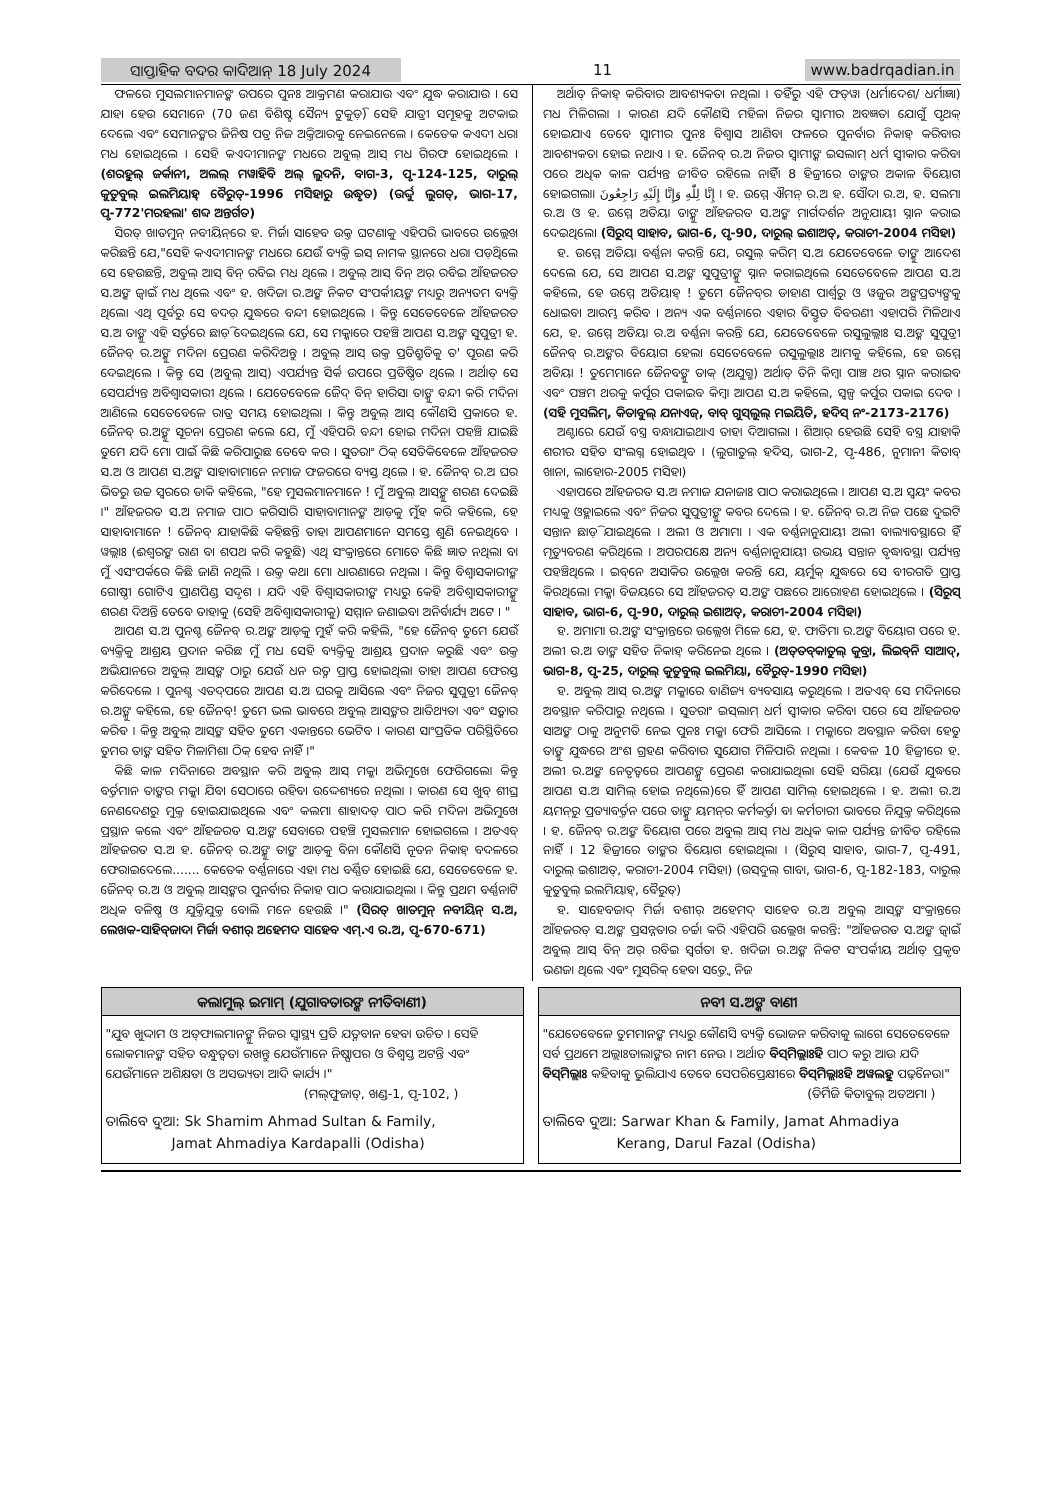ସାପ୍ତାହିକ ବଦର କାଦିଆନ୍ 18 July 2024 11 www.badrqadian.in
ଫଳରେ ମୁସଲମାନମାନଙ୍କ ଉପରେ ପୁନଃ ଆକ୍ରମଣ କରାଯାଉ ଏବଂ ଯୁଦ୍ଧ କରାଯାଉ । ସେ ଯାହା ହେଉ ସେମାନେ (70 ଜଣ ବିଶିଷ୍ଟ ସୈନ୍ୟ ଟୁକୁଡ଼ି) ସେହି ଯାତ୍ରୀ ସମୂହକୁ ଅଟକାଇ ଦେଲେ ଏବଂ ସେମାନଙ୍କର ଜିନିଷ ପତ୍ର ନିଜ ଅକ୍ତିଆରକୁ ନେଇନେଲେ । କେତେକ କଏଦୀ ଧରା ମଧ ହୋଇଥିଲେ । ସେହି କଏଦୀମାନଙ୍କ ମଧରେ ଅବୁଲ୍ ଆସ୍ ମଧ ଗିରଫ ହୋଇଥିଲେ । (ଶରହୁଲ୍ ଜର୍କାନୀ, ଅଲଲ୍ ମୱାହିବି ଅଲ୍ ଲୁଦନି, ବାଗ-3, ପୃ-124-125, ଦାରୁଲ୍ କୁତୁବୁଲ୍ ଇଲମିୟାହ୍ ବୈରୁତ୍-1996 ମସିହାରୁ ଉଦ୍ଧୃତ) (ଉର୍ଦ୍ଦୁ ଲୁଗତ୍, ଭାଗ-17, ପୃ-772'ମରହଲା' ଶବ୍ଦ ଅନ୍ତର୍ଗତ)
ସିରତ୍ ଖାତମୁନ୍ ନବୀୟିନ୍‌ରେ ହ. ମିର୍ଜା ସାହେବ ଉକ୍ତ ଘଟଣାକୁ ଏହିପରି ଭାବରେ ଉଲ୍ଲେଖ କରିଛନ୍ତି ଯେ,"ସେହି କଏଦୀମାନଙ୍କ ମଧରେ ଯେଉଁ ବ୍ୟକ୍ତି ଇସ୍ ନାମକ ସ୍ଥାନରେ ଧରା ପଡ଼ିଥିଲେ ସେ ହେଉଛନ୍ତି, ଅବୁଲ୍ ଆସ୍ ବିନ୍ ରବିଇ ମଧ ଥିଲେ । ଅବୁଲ୍ ଆସ୍ ବିନ୍ ଅର୍ ରବିଇ ଆଁହଜରତ ସ.ଅଙ୍କ ଜ୍ୱାଇଁ ମଧ ଥିଲେ ଏବଂ ହ. ଖଦିଜା ର.ଅଙ୍କ ନିକଟ ସଂପର୍କୀୟଙ୍କ ମଧ୍ୟରୁ ଅନ୍ୟତମ ବ୍ୟକ୍ତି ଥିଲେ। ଏଥି ପୂର୍ବରୁ ସେ ବଦର୍ ଯୁଦ୍ଧରେ ବନ୍ଦୀ ହୋଇଥିଲେ । କିନ୍ତୁ ସେତେବେଳେ ଆଁହଜରତ ସ.ଅ ତାଙ୍କୁ ଏହି ସର୍ତ୍ତରେ ଛାଡ଼ି ଦେଇଥିଲେ ଯେ, ସେ ମକ୍କାରେ ପହଞ୍ଚି ଆପଣ ସ.ଅଙ୍କ ସୁପୁତ୍ରୀ ହ. ଜୈନବ୍ ର.ଅଙ୍କୁ ମଦିନା ପ୍ରେରଣ କରିଦିଅନ୍ତୁ । ଅବୁଲ୍ ଆସ୍ ଉକ୍ତ ପ୍ରତିଶ୍ରୁତିକୁ ତ' ପୂରଣ କରି ଦେଇଥିଲେ । କିନ୍ତୁ ସେ (ଅବୁଲ୍ ଆସ୍) ଏପର୍ଯ୍ୟନ୍ତ ସିର୍କ ଉପରେ ପ୍ରତିଷ୍ଠିତ ଥିଲେ । ଅର୍ଥାତ୍ ସେ ସେପର୍ଯ୍ୟନ୍ତ ଅବିଶ୍ୱାସକାରୀ ଥିଲେ । ଯେତେବେଳେ ଜୈଦ୍ ବିନ୍ ହାରିସା ତାଙ୍କୁ ବନ୍ଦୀ କରି ମଦିନା ଆଣିଲେ ସେତେବେଳେ ରାତ୍ର ସମୟ ହୋଇଥିଲା । କିନ୍ତୁ ଅବୁଲ୍ ଆସ୍ କୌଣସି ପ୍ରକାରେ ହ. ଜୈନବ୍ ର.ଅଙ୍କୁ ସୂଚନା ପ୍ରେରଣ କଲେ ଯେ, ମୁଁ ଏହିପରି ବନ୍ଦୀ ହୋଇ ମଦିନା ପହଞ୍ଚି ଯାଇଛି ତୁମେ ଯଦି ମୋ ପାଇଁ କିଛି କରିପାରୁଛ ତେବେ କର । ସୁତରାଂ ଠିକ୍ ସେତିକିବେଳେ ଆଁହଜରତ ସ.ଅ ଓ ଆପଣ ସ.ଅଙ୍କ ସାହାବାମାନେ ନମାଜ ଫଜରରେ ବ୍ୟସ୍ତ ଥିଲେ । ହ. ଜୈନବ୍ ର.ଅ ଘର ଭିତରୁ ଉଚ୍ଚ ସ୍ୱରରେ ଡାକି କହିଲେ, "ହେ ମୁସଲମାନମାନେ ! ମୁଁ ଅବୁଲ୍ ଆସ୍‌ଙ୍କୁ ଶରଣ ଦେଇଛି ।" ଆଁହଜରତ ସ.ଅ ନମାଜ ପାଠ କରିସାରି ସାହାବାମାନଙ୍କ ଆଡ଼କୁ ମୁଁହ କରି କହିଲେ, ହେ ସାହାବାମାନେ ! ଜୈନବ୍ ଯାହାକିଛି କହିଛନ୍ତି ତାହା ଆପଣମାନେ ସମସ୍ତେ ଶୁଣି ନେଇଥିବେ । ୱଲ୍ଲାଃ (ଈଶ୍ୱରଙ୍କ ରାଣ ବା ଶପଥ କରି କହୁଛି) ଏଥି ସଂକ୍ରାନ୍ତରେ ମୋତେ କିଛି ଜ୍ଞାତ ନଥିଲା ବା ମୁଁ ଏସଂପର୍କରେ କିଛି ଜାଣି ନଥିଲି । ଉକ୍ତ କଥା ମୋ ଧାରଣାରେ ନଥିଲା । କିନ୍ତୁ ବିଶ୍ୱାସକାରୀଙ୍କ ଗୋଷ୍ଠୀ ଗୋଟିଏ ପ୍ରାଣପିଣ୍ଡ ସଦୃଶ । ଯଦି ଏହି ବିଶ୍ୱାସକାରୀଙ୍କ ମଧ୍ୟରୁ କେହି ଅବିଶ୍ୱାସକାରୀଙ୍କୁ ଶରଣ ଦିଅନ୍ତି ତେବେ ତାହାକୁ (ସେହି ଅବିଶ୍ୱାସକାରୀକୁ) ସମ୍ମାନ ଜଣାଇବା ଅନିର୍ବାର୍ଯ୍ୟ ଅଟେ । "
ଆପଣ ସ.ଅ ପୁନଶ୍ଚ ଜୈନବ୍ ର.ଅଙ୍କ ଆଡ଼କୁ ମୁହଁ କରି କହିଲି, "ହେ ଜୈନବ୍ ତୁମେ ଯେଉଁ ବ୍ୟକ୍ତିକୁ ଆଶ୍ରୟ ପ୍ରଦାନ କରିଛ ମୁଁ ମଧ ସେହି ବ୍ୟକ୍ତିକୁ ଆଶ୍ରୟ ପ୍ରଦାନ କରୁଛି ଏବଂ ଉକ୍ତ ଅଭିଯାନରେ ଅବୁଲ୍ ଆସ୍‌ଙ୍କ ଠାରୁ ଯେଉଁ ଧନ ରତ୍ନ ପ୍ରାପ୍ତ ହୋଇଥିଲା ତାହା ଆପଣ ଫେରସ୍ତ କରିଦେଲେ । ପୁନଶ୍ଚ ଏତଦ୍‌ପରେ ଆପଣ ସ.ଅ ଘରକୁ ଆସିଲେ ଏବଂ ନିଜର ସୁପୁତ୍ରୀ ଜୈନବ୍ ର.ଅଙ୍କୁ କହିଲେ, ହେ ଜୈନବ୍! ତୁମେ ଭଲ ଭାବରେ ଅବୁଲ୍ ଆସ୍‌ଙ୍କର ଆତିଥ୍ୟତା ଏବଂ ସତ୍କାର କରିବ । କିନ୍ତୁ ଅବୁଲ୍ ଆସ୍‌ଙ୍କ ସହିତ ତୁମେ ଏକାନ୍ତରେ ଭେଟିବ । କାରଣ ସାଂପ୍ରତିକ ପରିସ୍ଥିତିରେ ତୁମର ତାଙ୍କ ସହିତ ମିଳାମିଶା ଠିକ୍ ହେବ ନାହିଁ ।"
କିଛି କାଳ ମଦିନାରେ ଅବସ୍ଥାନ କରି ଅବୁଲ୍ ଆସ୍ ମକ୍କା ଅଭିମୁଖେ ଫେରିଗଲେ। କିନ୍ତୁ ବର୍ତ୍ତମାନ ତାଙ୍କର ମକ୍କା ଯିବା ସେଠାରେ ରହିବା ଉଦ୍ଦେଶ୍ୟରେ ନଥିଲା । କାରଣ ସେ ଖୁବ୍ ଶୀଘ୍ର ନେଣଦେଣରୁ ମୁକ୍ତ ହୋଇଯାଇଥିଲେ ଏବଂ କଲମା ଶାହାଦତ୍ ପାଠ କରି ମଦିନା ଅଭିମୁଖେ ପ୍ରସ୍ଥାନ କଲେ ଏବଂ ଆଁହଜରତ ସ.ଅଙ୍କ ସେବାରେ ପହଞ୍ଚି ମୁସଲମାନ ହୋଇଗଲେ । ଅତଏବ୍ ଆଁହଜରତ ସ.ଅ ହ. ଜୈନବ୍ ର.ଅଙ୍କୁ ତାଙ୍କ ଆଡ଼କୁ ବିନା କୌଣସି ନୂତନ ନିକାହ୍ ବଦଳରେ ଫେରାଇଦେଲେ....... କେତେକ ବର୍ଣ୍ଣନାରେ ଏହା ମଧ ବର୍ଣ୍ଣିତ ହୋଇଛି ଯେ, ସେତେବେଳେ ହ. ଜୈନବ୍ ର.ଅ ଓ ଅବୁଲ୍ ଆସ୍‌ଙ୍କର ପୁନର୍ବାର ନିକାହ ପାଠ କରାଯାଇଥିଲା । କିନ୍ତୁ ପ୍ରଥମ ବର୍ଣ୍ଣନାଟି ଅଧିକ ବଳିଷ୍ଠ ଓ ଯୁକ୍ତିଯୁକ୍ତ ବୋଲି ମନେ ହେଉଛି ।" (ସିରତ୍ ଖାତମୁନ୍ ନବୀୟିନ୍ ସ.ଅ, ଲେଖକ-ସାହିବ୍‌ଜାଦା ମିର୍ଜା ବଶୀର୍ ଅହେମଦ ସାହେବ ଏମ୍.ଏ ର.ଅ, ପୃ-670-671)
ଅର୍ଥାତ୍ ନିକାହ୍ କରିବାର ଆବଶ୍ୟକତା ନଥିଲା । ତହିଁରୁ ଏହି ଫତ୍‌ୱା (ଧର୍ମାଦେଶ/ ଧର୍ମାଜ୍ଞା) ମଧ ମିଳିଗଲା । କାରଣ ଯଦି କୌଣସି ମହିଳା ନିଜର ସ୍ୱାମୀର ଅବଜ୍ଞତା ଯୋଗୁଁ ପୃଥକ୍ ହୋଇଯାଏ ତେବେ ସ୍ୱାମୀର ପୁନଃ ବିଶ୍ୱାସ ଆଣିବା ଫଳରେ ପୁନର୍ବାର ନିକାହ୍ କରିବାର ଆବଶ୍ୟକତା ହୋଇ ନଥାଏ । ହ. ଜୈନବ୍ ର.ଅ ନିଜର ସ୍ୱାମୀଙ୍କ ଇସଲାମ୍ ଧର୍ମ ସ୍ୱୀକାର କରିବା ପରେ ଅଧିକ କାଳ ପର୍ଯ୍ୟନ୍ତ ଜୀବିତ ରହିଲେ ନାହିଁ। 8 ହିଜ୍ରୀରେ ତାଙ୍କର ଅକାଳ ବିୟୋଗ ହୋଇଗଲା। إِنَّا لِلّٰهِ وَإِنَّا إِلَيْهِ رَاجِعُونَ । ହ. ଉମ୍ମେ ଐମନ୍ ର.ଅ ହ. ସୌଦା ର.ଅ, ହ. ସଲମା ର.ଅ ଓ ହ. ଉମ୍ମେ ଅତିୟା ତାଙ୍କୁ ଆଁହଜରତ ସ.ଅଙ୍କ ମାର୍ଗଦର୍ଶନ ଅନୁଯାୟୀ ସ୍ନାନ କରାଇ ଦେଇଥିଲେ। (ସିରୁସ୍ ସାହାବ, ଭାଗ-6, ପୃ-90, ଦାରୁଲ୍ ଇଶାଅତ୍, କରାଚୀ-2004 ମସିହା)
ହ. ଉମ୍ମେ ଅତିୟା ବର୍ଣ୍ଣନା କରନ୍ତି ଯେ, ରସୁଲ୍ କରିମ୍ ସ.ଅ ଯେତେବେଳେ ତାଙ୍କୁ ଆଦେଶ ଦେଲେ ଯେ, ସେ ଆପଣ ସ.ଅଙ୍କ ସୁପୁତ୍ରୀଙ୍କୁ ସ୍ନାନ କରାଇଥିଲେ ସେତେବେଳେ ଆପଣ ସ.ଅ କହିଲେ, ହେ ଉମ୍ମେ ଅତିୟାହ୍ ! ତୁମେ ଜୈନବ୍‌ର ଡାହାଣ ପାର୍ଶ୍ୱରୁ ଓ ୱଜୁର ଅଙ୍ଗପ୍ରତ୍ୟଙ୍ଗକୁ ଧୋଇବା ଆରମ୍ଭ କରିବ । ଅନ୍ୟ ଏକ ବର୍ଣ୍ଣନାରେ ଏହାର ବିସ୍ତୃତ ବିବରଣୀ ଏହାପରି ମିଳିଥାଏ ଯେ, ହ. ଉମ୍ମେ ଅତିୟା ର.ଅ ବର୍ଣ୍ଣନା କରନ୍ତି ଯେ, ଯେତେବେଳେ ରସୁଲୁଲ୍ଲାଃ ସ.ଅଙ୍କ ସୁପୁତ୍ରୀ ଜୈନବ୍ ର.ଅଙ୍କର ବିୟୋଗ ହେଲା ସେତେବେଳେ ରସୁଲୁଲ୍ଲାଃ ଆମକୁ କହିଲେ, ହେ ଉମ୍ମେ ଅତିୟା ! ତୁମେମାନେ ଜୈନବଙ୍କୁ ତାକ୍ (ଅଯୁଗ୍ମ) ଅର୍ଥାତ୍ ତିନି କିମ୍ବା ପାଞ୍ଚ ଥର ସ୍ନାନ କରାଇବ ଏବଂ ପଞ୍ଚମ ଥରକୁ କର୍ପୂର ପକାଇବ କିମ୍ବା ଆପଣ ସ.ଅ କହିଲେ, ସ୍ୱଳ୍ପ କର୍ପୁର ପକାଇ ଦେବ । (ସହି ମୁସଲିମ୍, କିତାବୁଲ୍ ଯନାଏଜ୍, ବାବ୍ ଗୁସ୍‌ଲୁଲ୍ ମଇୟିତି, ହଦିସ୍ ନଂ-2173-2176)
ଅଣ୍ଟାରେ ଯେଉଁ ବସ୍ତ୍ର ବନ୍ଧାଯାଇଥାଏ ତାହା ଦିଆଗଲା । ଶିଆର୍ ହେଉଛି ସେହି ବସ୍ତ୍ର ଯାହାକି ଶରୀର ସହିତ ସଂଲଗ୍ନ ହୋଇଥିବ । (ଲୁଗାତୁଲ୍ ହଦିସ୍, ଭାଗ-2, ପୃ-486, ନୁମାନୀ କିତାବ୍ ଖାନା, ଲାହୋର-2005 ମସିହା)
ଏହାପରେ ଆଁହଜରତ ସ.ଅ ନମାଜ ଯନାଜାଃ ପାଠ କରାଇଥିଲେ । ଆପଣ ସ.ଅ ସ୍ୱୟଂ କବର ମଧ୍ୟକୁ ଓହ୍ଲାଇଲେ ଏବଂ ନିଜର ସୁପୁତ୍ରୀଙ୍କୁ କବର ଦେଲେ । ହ. ଜୈନବ୍ ର.ଅ ନିଜ ପଛେ ଦୁଇଟି ସନ୍ତାନ ଛାଡ଼ି ଯାଇଥିଲେ । ଅଲୀ ଓ ଅମାମା । ଏକ ବର୍ଣ୍ଣନାନୁଯାୟୀ ଅଲୀ ବାଲ୍ୟାବସ୍ଥାରେ ହିଁ ମୃତ୍ୟୁବରଣ କରିଥିଲେ । ଅପରପକ୍ଷେ ଅନ୍ୟ ବର୍ଣ୍ଣନାନୁଯାୟୀ ଉଭୟ ସନ୍ତାନ ବୃଦ୍ଧାବସ୍ଥା ପର୍ଯ୍ୟନ୍ତ ପହଞ୍ଚିଥିଲେ । ଇବ୍‌ନେ ଅସାକିର ଉଲ୍ଲେଖ କରନ୍ତି ଯେ, ୟର୍ମୁକ୍ ଯୁଦ୍ଧରେ ସେ ବୀରଗତି ପ୍ରାପ୍ତ କିରଥିଲେ। ମକ୍କା ବିଜୟରେ ସେ ଆଁହଜରତ୍ ସ.ଅଙ୍କ ପଛରେ ଆରୋହଣ ହୋଇଥିଲେ । (ସିରୁସ୍ ସାହାବ, ଭାଗ-6, ପୃ-90, ଦାରୁଲ୍ ଇଶାଅତ୍, କରାଚୀ-2004 ମସିହା)
ହ. ଅମାମା ର.ଅଙ୍କ ସଂକ୍ରାନ୍ତରେ ଉଲ୍ଲେଖ ମିଳେ ଯେ, ହ. ଫାତିମା ର.ଅଙ୍କ ବିୟୋଗ ପରେ ହ. ଅଲୀ ର.ଅ ତାଙ୍କ ସହିତ ନିକାହ୍ କରିନେଇ ଥିଲେ । (ଅତ୍‌ତବ୍‌କାତୁଲ୍ କୁବ୍ରା, ଲିଇବ୍‌ନି ସାଆଦ୍, ଭାଗ-8, ପୃ-25, ଦାରୁଲ୍ କୁତୁବୁଲ୍ ଇଲମିୟା, ବୈରୁତ୍-1990 ମସିହା)
ହ. ଅବୁଲ୍ ଆସ୍ ର.ଅଙ୍କ ମକ୍କାରେ ବାଣିଜ୍ୟ ବ୍ୟବସାୟ କରୁଥିଲେ । ଅତଏବ୍ ସେ ମଦିନାରେ ଅବସ୍ଥାନ କରିପାରୁ ନଥିଲେ । ସୁତରାଂ ଇସ୍‌ଲାମ୍ ଧର୍ମ ସ୍ୱୀକାର କରିବା ପରେ ସେ ଆଁହଜରତ ସାଅଙ୍କ ଠାକୁ ଅନୁମତି ନେଇ ପୁନଃ ମକ୍କା ଫେରି ଆସିଲେ । ମକ୍କାରେ ଅବସ୍ଥାନ କରିବା ହେତୁ ତାଙ୍କୁ ଯୁଦ୍ଧରେ ଅଂଶ ଗ୍ରହଣ କରିବାର ସୁଯୋଗ ମିଳିପାରି ନଥିଲା । କେବଳ 10 ହିଜ୍ରୀରେ ହ. ଅଲୀ ର.ଅଙ୍କ ନେତୃତ୍ୱରେ ଆପଣଙ୍କୁ ପ୍ରେରଣ କରାଯାଇଥିଲା ସେହି ସରିୟା (ଯେଉଁ ଯୁଦ୍ଧରେ ଆପଣ ସ.ଅ ସାମିଲ୍ ହୋଇ ନଥିଲେ)ରେ ହିଁ ଆପଣ ସାମିଲ୍ ହୋଇଥିଲେ । ହ. ଅଲୀ ର.ଅ ୟମନ୍‌ରୁ ପ୍ରତ୍ୟାବର୍ତ୍ତନ ପରେ ତାଙ୍କୁ ୟମନ୍‌ର କର୍ମକର୍ତ୍ତା ବା କର୍ମଚାରୀ ଭାବରେ ନିଯୁକ୍ତ କରିଥିଲେ । ହ. ଜୈନବ୍ ର.ଅଙ୍କ ବିୟୋଗ ପରେ ଅବୁଲ୍ ଆସ୍ ମଧ ଅଧିକ କାଳ ପର୍ଯ୍ୟନ୍ତ ଜୀବିତ ରହିଲେ ନାହିଁ । 12 ହିଜ୍ରୀରେ ତାଙ୍କର ବିୟୋଗ ହୋଇଥିଲା । (ସିରୁସ୍ ସାହାବ, ଭାଗ-7, ପୃ-491, ଦାରୁଲ୍ ଇଶାଅତ୍, କରାଚୀ-2004 ମସିହା) (ଉସ୍‌ଦୁଲ୍ ଗାବା, ଭାଗ-6, ପୃ-182-183, ଦାରୁଲ୍ କୁତୁବୁଲ୍ ଇଲମିୟାହ୍, ବୈରୁତ୍)
ହ. ସାହେବଜାଦ୍ ମିର୍ଜା ବଶୀର୍ ଅହେମଦ୍ ସାହେବ ର.ଅ ଅବୁଲ୍ ଆସ୍‌ଙ୍କ ସଂକ୍ରାନ୍ତରେ ଆଁହଜରତ୍ ସ.ଅଙ୍କ ପ୍ରସନ୍ନତାର ଚର୍ଚ୍ଚା କରି ଏହିପରି ଉଲ୍ଲେଖ କରନ୍ତି: "ଆଁହଜରତ ସ.ଅଙ୍କ ଜ୍ୱାଇଁ ଅବୁଲ୍ ଆସ୍ ବିନ୍ ଅର୍ ରବିଇ ସ୍ୱର୍ଗତା ହ. ଖଦିଜା ର.ଅଙ୍କ ନିକଟ ସଂପର୍କୀୟ ଅର୍ଥାତ୍ ପ୍ରକୃତ ଭଣଜା ଥିଲେ ଏବଂ ମୁସ୍‌ରିକ୍ ହେବା ସତ୍ତ୍ୱେ ନିଜ
କଲାମୁଲ୍ ଇମାମ୍ (ଯୁଗାବତାରଙ୍କ ନୀତିବାଣୀ)
"ଯୁବ ଖୁଦ୍ଦାମ ଓ ଅତ୍‌ଫାଲମାନଙ୍କୁ ନିଜର ସ୍ୱାସ୍ଥ୍ୟ ପ୍ରତି ଯତ୍ନବାନ ହେବା ଉଚିତ । ସେହି ଲୋକମାନଙ୍କ ସହିତ ବନ୍ଧୁତ୍ୱତା ରଖନ୍ତୁ ଯେଉଁମାନେ ନିଷ୍ପାପର ଓ ବିଶ୍ୱସ୍ତ ଅଟନ୍ତି ଏବଂ ଯେଉଁମାନେ ଅଶିକ୍ଷତା ଓ ଅସଭ୍ୟତା ଆଦି କାର୍ଯ୍ୟ ।"
(ମଲ୍‌ଫୁଜାତ୍, ଖଣ୍ଡ-1, ପୃ-102, )
ତାଲିବେ ଦୁଆ: Sk Shamim Ahmad Sultan & Family,
Jamat Ahmadiya Kardapalli (Odisha)
ନବୀ ସ.ଅଙ୍କ ବାଣୀ
"ଯେତେବେଳେ ତୁମମାନଙ୍କ ମଧ୍ୟରୁ କୌଣସି ବ୍ୟକ୍ତି ଭୋଜନ କରିବାକୁ ଲାଗେ ସେତେବେଳେ ସର୍ବ ପ୍ରଥମେ ଅଲ୍ଲାଃତାଲାଙ୍କର ନାମ ନେଉ । ଅର୍ଥାତ ବିସ୍‌ମିଲ୍ଲାଃହି ପାଠ କରୁ ଆଉ ଯଦି ବିସ୍‌ମିଲ୍ଲାଃ କହିବାକୁ ଭୁଲିଯାଏ ତେବେ ସେପରିପ୍ରେକ୍ଷୀରେ ବିସ୍‌ମିଲ୍ଲାଃହି ଅୱଲହୁ ପଢ଼ିନେଉ।"
(ତିର୍ମିଜି କିତାବୁଲ୍ ଅତଅମା )
ତାଲିବେ ଦୁଆ: Sarwar Khan & Family, Jamat Ahmadiya
Kerang, Darul Fazal (Odisha)